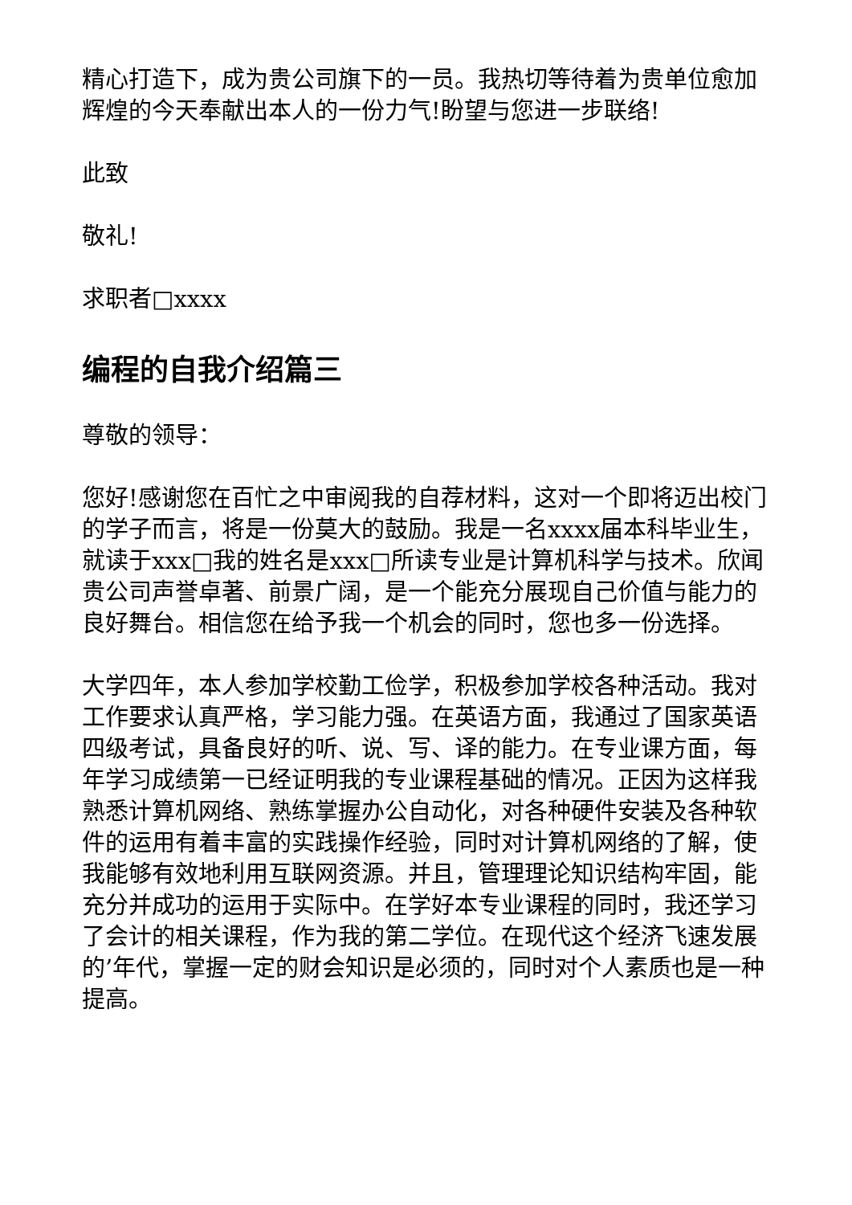精心打造下，成为贵公司旗下的一员。我热切等待着为贵单位愈加辉煌的今天奉献出本人的一份力气!盼望与您进一步联络!
此致
敬礼!
求职者□xxxx
编程的自我介绍篇三
尊敬的领导：
您好!感谢您在百忙之中审阅我的自荐材料，这对一个即将迈出校门的学子而言，将是一份莫大的鼓励。我是一名xxxx届本科毕业生，就读于xxx□我的姓名是xxx□所读专业是计算机科学与技术。欣闻贵公司声誉卓著、前景广阔，是一个能充分展现自己价值与能力的良好舞台。相信您在给予我一个机会的同时，您也多一份选择。
大学四年，本人参加学校勤工俭学，积极参加学校各种活动。我对工作要求认真严格，学习能力强。在英语方面，我通过了国家英语四级考试，具备良好的听、说、写、译的能力。在专业课方面，每年学习成绩第一已经证明我的专业课程基础的情况。正因为这样我熟悉计算机网络、熟练掌握办公自动化，对各种硬件安装及各种软件的运用有着丰富的实践操作经验，同时对计算机网络的了解，使我能够有效地利用互联网资源。并且，管理理论知识结构牢固，能充分并成功的运用于实际中。在学好本专业课程的同时，我还学习了会计的相关课程，作为我的第二学位。在现代这个经济飞速发展的’年代，掌握一定的财会知识是必须的，同时对个人素质也是一种提高。